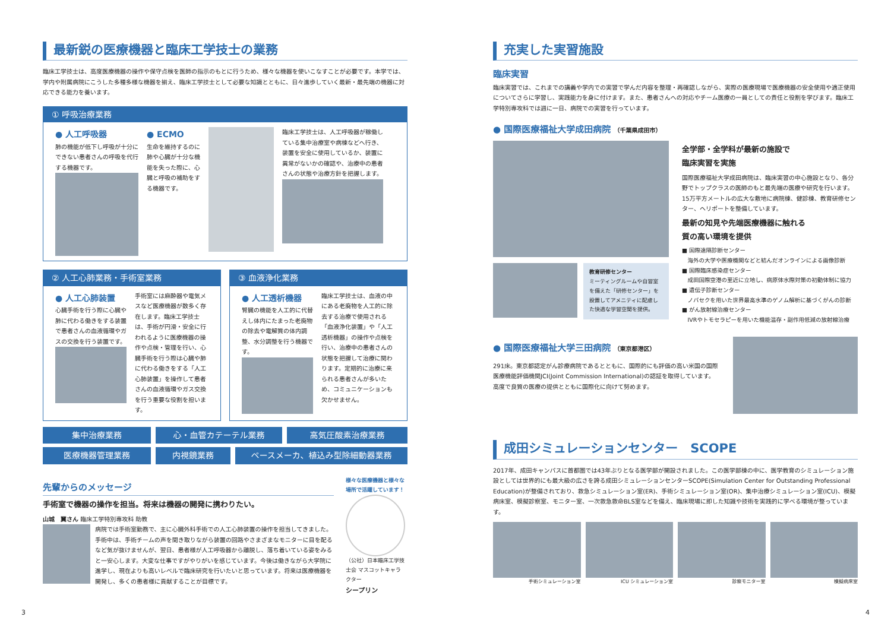最新鋭の医療機器と臨床工学技士の業務
臨床工学技士は、高度医療機器の操作や保守点検を医師の指示のもとに行うため、様々な機器を使いこなすことが必要です。本学では、学内や附属病院にこうした多種多様な機器を揃え、臨床工学技士として必要な知識とともに、日々進歩していく最新・最先端の機器に対応できる能力を養います。
① 呼吸治療業務
● 人工呼吸器
肺の機能が低下し呼吸が十分にできない患者さんの呼吸を代行する機器です。
● ECMO
生命を維持するのに肺や心臓が十分な機能を失った際に、心臓と呼吸の補助をする機器です。
臨床工学技士は、人工呼吸器が稼働している集中治療室や病棟などへ行き、装置を安全に使用しているか、装置に異常がないかの確認や、治療中の患者さんの状態や治療方針を把握します。
② 人工心肺業務・手術室業務
● 人工心肺装置
心臓手術を行う際に心臓や肺に代わる働きをする装置で患者さんの血液循環やガスの交換を行う装置です。
手術室には麻酔器や電気メスなど医療機器が数多く存在します。臨床工学技士は、手術が円滑・安全に行われるように医療機器の操作や点検・管理を行い、心臓手術を行う際は心臓や肺に代わる働きをする「人工心肺装置」を操作して患者さんの血液循環やガス交換を行う重要な役割を担います。
③ 血液浄化業務
● 人工透析機器
腎臓の機能を人工的に代替えし体内にたまった老廃物の除去や電解質の体内調整、水分調整を行う機器です。
臨床工学技士は、血液の中にある老廃物を人工的に除去する治療で使用される「血液浄化装置」や「人工透析機器」の操作や点検を行い、治療中の患者さんの状態を把握して治療に関わります。定期的に治療に来られる患者さんが多いため、コミュニケーションも欠かせません。
集中治療業務
心・血管カテーテル業務
高気圧酸素治療業務
医療機器管理業務
内視鏡業務
ペースメーカ、植込み型除細動器業務
先輩からのメッセージ
手術室で機器の操作を担当。将来は機器の開発に携わりたい。
山城　翼さん 臨床工学特別専攻科 助教
病院では手術室勤務で、主に心臓外科手術での人工心肺装置の操作を担当してきました。手術中は、手術チームの声を聞き取りながら装置の回路やさまざまなモニターに目を配るなど気が抜けませんが、翌日、患者様が人工呼吸器から離脱し、落ち着いている姿をみると一安心します。大変な仕事ですがやりがいを感じています。今後は働きながら大学院に進学し、現在よりも高いレベルで臨床研究を行いたいと思っています。将来は医療機器を開発し、多くの患者様に貢献することが目標です。
様々な医療機器と様々な場所で活躍しています！
（公社）日本臨床工学技士会 マスコットキャラクター
シープリン
充実した実習施設
臨床実習
臨床実習では、これまでの講義や学内での実習で学んだ内容を整理・再確認しながら、実際の医療現場で医療機器の安全使用や適正使用についてさらに学習し、実践能力を身に付けます。また、患者さんへの対応やチーム医療の一員としての責任と役割を学びます。臨床工学特別専攻科では週に一日、病院での実習を行っています。
● 国際医療福祉大学成田病院 （千葉県成田市）
教育研修センター
ミーティングルームや自習室を備えた「研修センター」を設置してアメニティに配慮した快適な学習空間を提供。
全学部・全学科が最新の施設で
臨床実習を実施
国際医療福祉大学成田病院は、臨床実習の中心施設となり、各分野でトップクラスの医師のもと最先端の医療や研究を行います。15万平方メートルの広大な敷地に病院棟、健診棟、教育研修センター、ヘリポートを整備しています。
最新の知見や先端医療機器に触れる
質の高い環境を提供
■ 国際遠隔診断センター
　海外の大学や医療機関などと結んだオンラインによる画像診断
■ 国際臨床感染症センター
　成田国際空港の至近に立地し、病原体水際対策の初動体制に協力
■ 遺伝子診断センター
　ノバセクを用いた世界最高水準のゲノム解析に基づくがんの診断
■ がん放射線治療センター
　IVRやトモセラピーを用いた機能温存・副作用低減の放射線治療
● 国際医療福祉大学三田病院 （東京都港区）
291床。東京都認定がん診療病院であるとともに、国際的にも評価の高い米国の国際医療機能評価機関JCI(Joint Commission International)の認証を取得しています。
高度で良質の医療の提供とともに国際化に向けて努めます。
成田シミュレーションセンター　SCOPE
2017年、成田キャンパスに首都圏では43年ぶりとなる医学部が開設されました。この医学部棟の中に、医学教育のシミュレーション施設としては世界的にも最大級の広さを誇る成田シミュレーションセンターSCOPE(Simulation Center for Outstanding Professional Education)が整備されており、救急シミュレーション室(ER)、手術シミュレーション室(OR)、集中治療シミュレーション室(ICU)、模擬病床室、模擬診察室、モニター室、一次救急救命BLS室などを備え、臨床現場に即した知識や技術を実践的に学べる環境が整っています。
手術シミュレーション室 ICU シミュレーション室 診察モニター室 模擬病床室
3 4